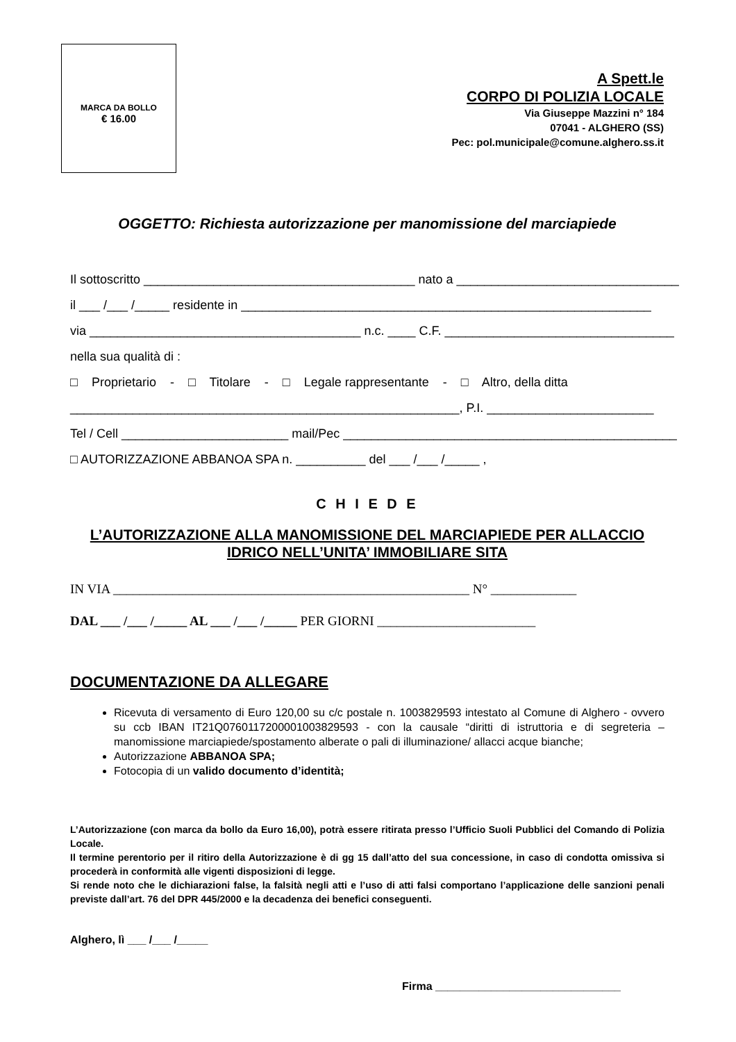MARCA DA BOLLO
€ 16.00
A Spett.le
CORPO DI POLIZIA LOCALE
Via Giuseppe Mazzini n° 184
07041 - ALGHERO (SS)
Pec: pol.municipale@comune.alghero.ss.it
OGGETTO: Richiesta autorizzazione per manomissione del marciapiede
Il sottoscritto _______________________________________ nato a ________________________________
il ___ /___ /_____ residente in ___________________________________________________________
via _______________________________________ n.c. ____ C.F. _________________________________
nella sua qualità di :
□ Proprietario - □ Titolare - □ Legale rappresentante - □ Altro, della ditta
________________________________________________________, P.I. ________________________
Tel / Cell ________________________ mail/Pec ________________________________________________
□ AUTORIZZAZIONE ABBANOA SPA n. __________ del ___ /___ /_____ ,
C H I E D E
L’AUTORIZZAZIONE ALLA MANOMISSIONE DEL MARCIAPIEDE PER ALLACCIO
IDRICO NELL’UNITA’ IMMOBILIARE SITA
IN VIA ______________________________________________________ N° _____________
DAL ___ /___ /_____ AL ___ /___ /_____ PER GIORNI ________________________
DOCUMENTAZIONE DA ALLEGARE
Ricevuta di versamento di Euro 120,00 su c/c postale n. 1003829593 intestato al Comune di Alghero - ovvero su ccb IBAN IT21Q0760117200001003829593 - con la causale “diritti di istruttoria e di segreteria – manomissione marciapiede/spostamento alberate o pali di illuminazione/ allacci acque bianche;
Autorizzazione ABBANOA SPA;
Fotocopia di un valido documento d’identità;
L’Autorizzazione (con marca da bollo da Euro 16,00), potrà essere ritirata presso l’Ufficio Suoli Pubblici del Comando di Polizia Locale.
Il termine perentorio per il ritiro della Autorizzazione è di gg 15 dall’atto del sua concessione, in caso di condotta omissiva si procederà in conformità alle vigenti disposizioni di legge.
Si rende noto che le dichiarazioni false, la falsità negli atti e l’uso di atti falsi comportano l’applicazione delle sanzioni penali previste dall’art. 76 del DPR 445/2000 e la decadenza dei benefici conseguenti.
Alghero, lì ___ /___ /_____
Firma ______________________________